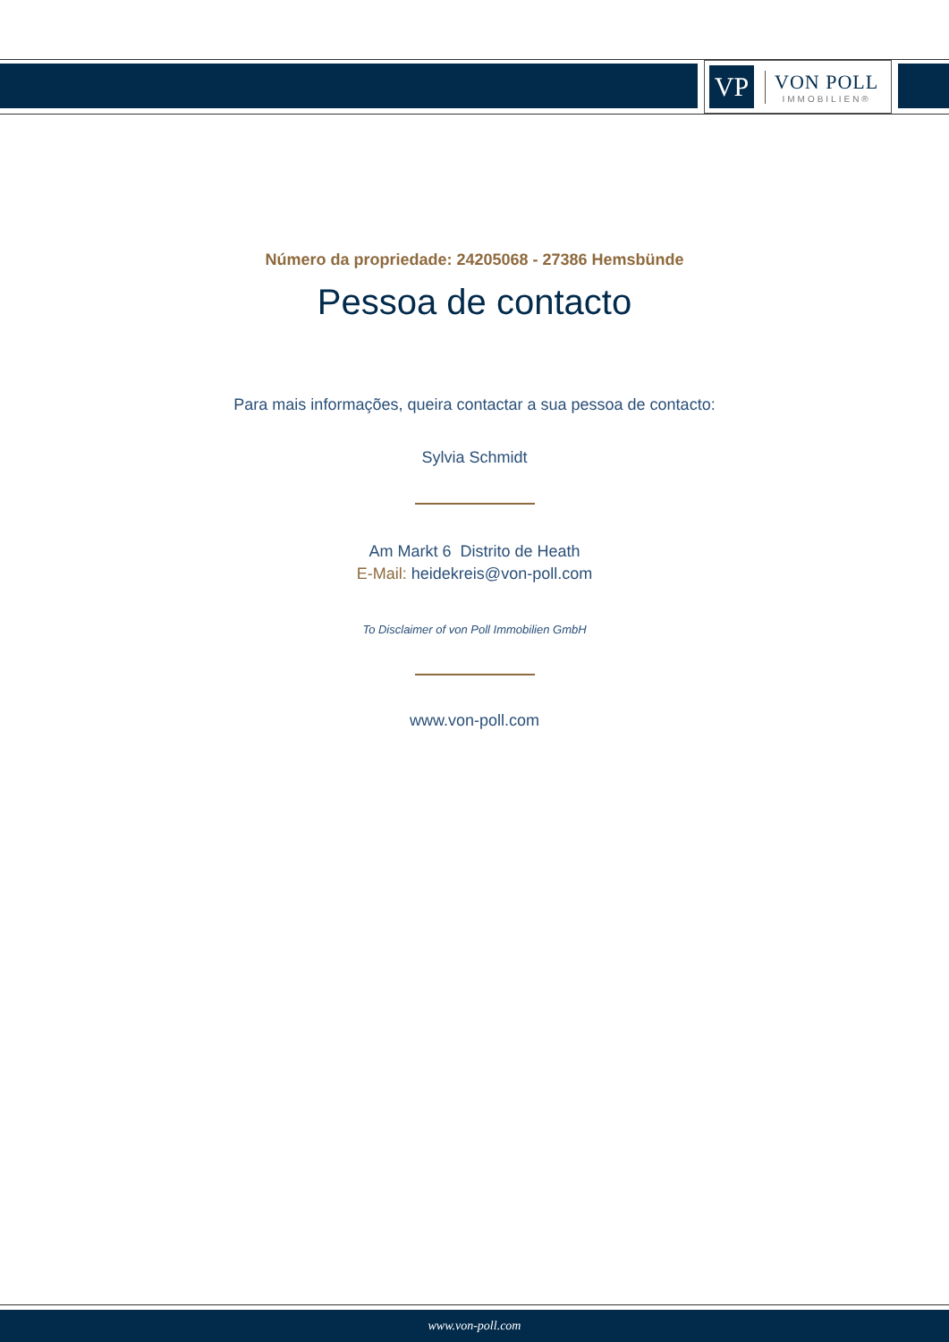VP
VON POLL
IMMOBILIEN®
Número da propriedade: 24205068 - 27386 Hemsbünde
Pessoa de contacto
Para mais informações, queira contactar a sua pessoa de contacto:
Sylvia Schmidt
Am Markt 6 Distrito de Heath
E-Mail: heidekreis@von-poll.com
To Disclaimer of von Poll Immobilien GmbH
www.von-poll.com
www.von-poll.com